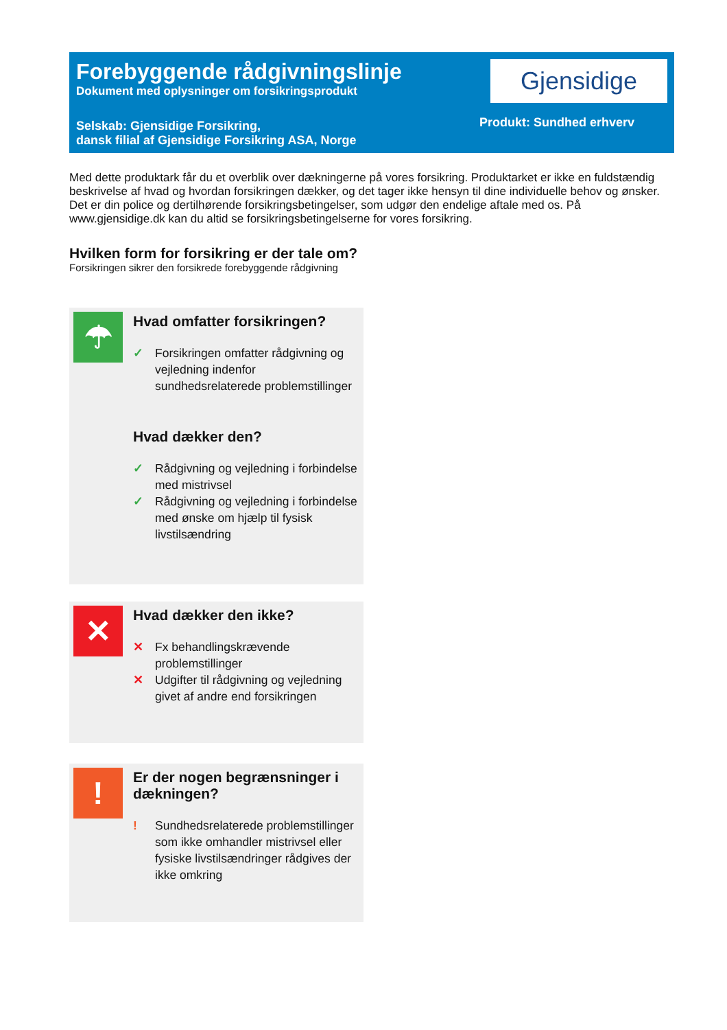Forebyggende rådgivningslinje
Dokument med oplysninger om forsikringsprodukt
Selskab: Gjensidige Forsikring,
dansk filial af Gjensidige Forsikring ASA, Norge
Gjensidige
Produkt: Sundhed erhverv
Med dette produktark får du et overblik over dækningerne på vores forsikring. Produktarket er ikke en fuldstændig beskrivelse af hvad og hvordan forsikringen dækker, og det tager ikke hensyn til dine individuelle behov og ønsker. Det er din police og dertilhørende forsikringsbetingelser, som udgør den endelige aftale med os. På www.gjensidige.dk kan du altid se forsikringsbetingelserne for vores forsikring.
Hvilken form for forsikring er der tale om?
Forsikringen sikrer den forsikrede forebyggende rådgivning
☂
Hvad omfatter forsikringen?
✓ Forsikringen omfatter rådgivning og vejledning indenfor sundhedsrelaterede problemstillinger
Hvad dækker den?
✓ Rådgivning og vejledning i forbindelse med mistrivsel
✓ Rådgivning og vejledning i forbindelse med ønske om hjælp til fysisk livstilsændring
✕
Hvad dækker den ikke?
✕ Fx behandlingskrævende problemstillinger
✕ Udgifter til rådgivning og vejledning givet af andre end forsikringen
!
Er der nogen begrænsninger i dækningen?
! Sundhedsrelaterede problemstillinger som ikke omhandler mistrivsel eller fysiske livstilsændringer rådgives der ikke omkring